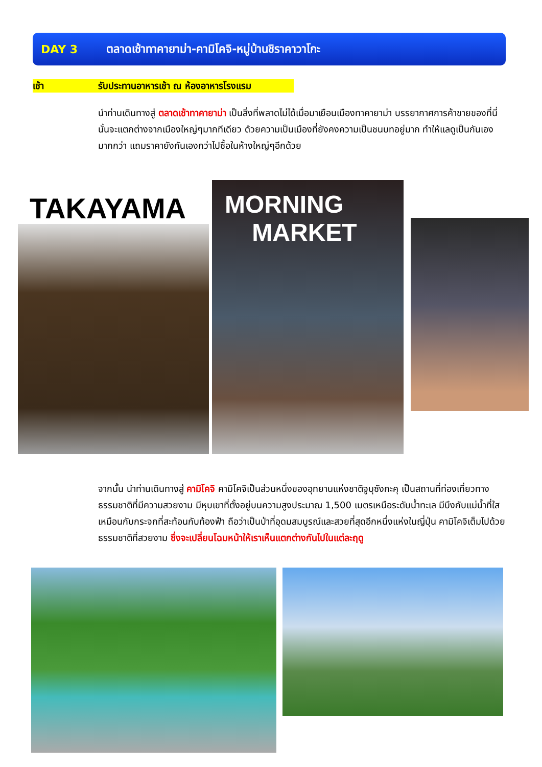DAY 3 ตลาดเช้าทาคายาม่า-คามิโคจิ-หมู่บ้านชิราคาวาโกะ
เช้า รับประทานอาหารเช้า ณ ห้องอาหารโรงแรม
นำท่านเดินทางสู่ ตลาดเช้าทาคายาม่า เป็นสิ่งที่พลาดไม่ได้เมื่อมาเยือนเมืองทาคายาม่า บรรยากาศการค้าขายของที่นี่นั้นจะแตกต่างจากเมืองใหญ่ๆมากทีเดียว ด้วยความเป็นเมืองที่ยังคงความเป็นชนบทอยู่มาก ทำให้แลดูเป็นกันเองมากกว่า แถมราคายังกันเองกว่าไปซื้อในห้างใหญ่ๆอีกด้วย
TAKAYAMA
MORNING
MARKET
จากนั้น นำท่านเดินทางสู่ คามิโคจิ คามิโคจิเป็นส่วนหนึ่งของอุทยานแห่งชาติจูบุซังกะคุ เป็นสถานที่ท่องเที่ยวทางธรรมชาติที่มีความสวยงาม มีหุบเขาที่ตั้งอยู่บนความสูงประมาณ 1,500 เมตรเหนือระดับน้ำทะเล มีบึงกับแม่น้ำที่ใสเหมือนกับกระจกที่สะท้อนกับท้องฟ้า ถือว่าเป็นป่าที่อุดมสมบูรณ์และสวยที่สุดอีกหนึ่งแห่งในญี่ปุ่น คามิโคจิเต็มไปด้วยธรรมชาติที่สวยงาม ซึ่งจะเปลี่ยนโฉมหน้าให้เราเห็นแตกต่างกันไปในแต่ละฤดู